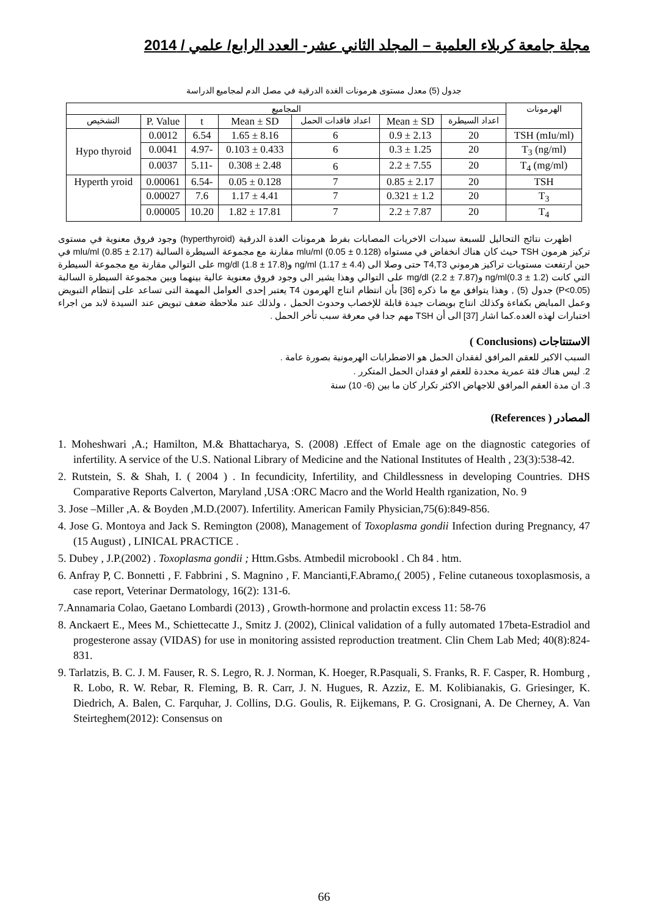مجلة جامعة كربلاء العلمية – المجلد الثاني عشر- العدد الرابع/ علمي / 2014
جدول (5) معدل مستوى هرمونات الغدة الدرقية في مصل الدم لمجاميع الدراسة
| الهرمونات | المجاميع | | | | | | |
| --- | --- | --- | --- | --- | --- | --- | --- |
| | اعداد السيطرة | Mean ± SD | اعداد فاقدات الحمل | Mean ± SD | t | P. Value | التشخيص |
| TSH (mIu/ml) | 20 | 2.13 ± 0.9 | 6 | 8.16 ± 1.65 | 6.54 | 0.0012 | Hypo thyroid |
| T<sub>3</sub> (ng/ml) | 20 | 1.25 ± 0.3 | 6 | 0.433 ± 0.103 | -4.97 | 0.0041 | |
| T<sub>4</sub> (mg/ml) | 20 | 7.55 ± 2.2 | 6 | 2.48 ± 0.308 | -5.11 | 0.0037 | |
| TSH | 20 | 2.17 ± 0.85 | 7 | 0.128 ± 0.05 | -6.54 | 0.00061 | Hyperth yroid |
| T<sub>3</sub> | 20 | 1.2 ± 0.321 | 7 | 4.41 ± 1.17 | 7.6 | 0.00027 | |
| T<sub>4</sub> | 20 | 7.87 ± 2.2 | 7 | 17.81 ± 1.82 | 10.20 | 0.00005 | |
اظهرت نتائج التحاليل للسبعة سيدات الاخريات المصابات بفرط هرمونات الغدة الدرقية (hyperthyroid) وجود فروق معنوية في مستوى تركيز هرمون TSH حيث كان هناك انخفاض في مستواه mlu/ml (0.05 ± 0.128) مقارنة مع مجموعة السيطرة السالبة mlu/ml (0.85 ± 2.17) في حين ارتفعت مستويات تراكيز هرموني T4,T3 حتى وصلا الى ng/ml (1.17 ± 4.4) وmg/dl (1.8 ± 17.8) على التوالي مقارنة مع مجموعة السيطرة التي كانت ng/ml(0.3 ± 1.2) وmg/dl (2.2 ± 7.87) على التوالي وهذا يشير الى وجود فروق معنوية عالية بينهما وبين مجموعة السيطرة السالبة (P<0.05) جدول (5) , وهذا يتوافق مع ما ذكره [36] بأن انتظام انتاج الهرمون T4 يعتبر إحدى العوامل المهمة التى تساعد على إنتظام التبويض وعمل المبايض بكفاءة وكذلك انتاج بويضات جيدة قابلة للإخصاب وحدوث الحمل ، ولذلك عند ملاحظة ضعف تبويض عند السيدة لابد من اجراء اختبارات لهذه الغده.كما اشار [37] الى أن TSH مهم جدا في معرفة سبب تأخر الحمل .
الاستنتاجات (Conclusions )
السبب الاكبر للعقم المرافق لفقدان الحمل هو الاضطرابات الهرمونية بصورة عامة .
2. ليس هناك فئة عمرية محددة للعقم او فقدان الحمل المتكرر .
3. ان مدة العقم المرافق للاجهاض الاكثر تكرار كان ما بين (6- 10) سنة
المصادر ( References)
1. Moheshwari ,A.; Hamilton, M.& Bhattacharya, S. (2008) .Effect of Emale age on the diagnostic categories of infertility. A service of the U.S. National Library of Medicine and the National Institutes of Health , 23(3):538-42.
2. Rutstein, S. & Shah, I. ( 2004 ) . In fecundicity, Infertility, and Childlessness in developing Countries. DHS Comparative Reports Calverton, Maryland ,USA :ORC Macro and the World Health rganization, No. 9
3. Jose –Miller ,A. & Boyden ,M.D.(2007). Infertility. American Family Physician,75(6):849-856.
4. Jose G. Montoya and Jack S. Remington (2008), Management of Toxoplasma gondii Infection during Pregnancy, 47 (15 August) , LINICAL PRACTICE .
5. Dubey , J.P.(2002) . Toxoplasma gondii ; Httm.Gsbs. Atmbedil microbookl . Ch 84 . htm.
6. Anfray P, C. Bonnetti , F. Fabbrini , S. Magnino , F. Mancianti,F.Abramo,( 2005) , Feline cutaneous toxoplasmosis, a case report, Veterinar Dermatology, 16(2): 131-6.
7.Annamaria Colao, Gaetano Lombardi (2013) , Growth-hormone and prolactin excess 11: 58-76
8. Anckaert E., Mees M., Schiettecatte J., Smitz J. (2002), Clinical validation of a fully automated 17beta-Estradiol and progesterone assay (VIDAS) for use in monitoring assisted reproduction treatment. Clin Chem Lab Med; 40(8):824-831.
9. Tarlatzis, B. C. J. M. Fauser, R. S. Legro, R. J. Norman, K. Hoeger, R.Pasquali, S. Franks, R. F. Casper, R. Homburg , R. Lobo, R. W. Rebar, R. Fleming, B. R. Carr, J. N. Hugues, R. Azziz, E. M. Kolibianakis, G. Griesinger, K. Diedrich, A. Balen, C. Farquhar, J. Collins, D.G. Goulis, R. Eijkemans, P. G. Crosignani, A. De Cherney, A. Van Steirteghem(2012): Consensus on
66